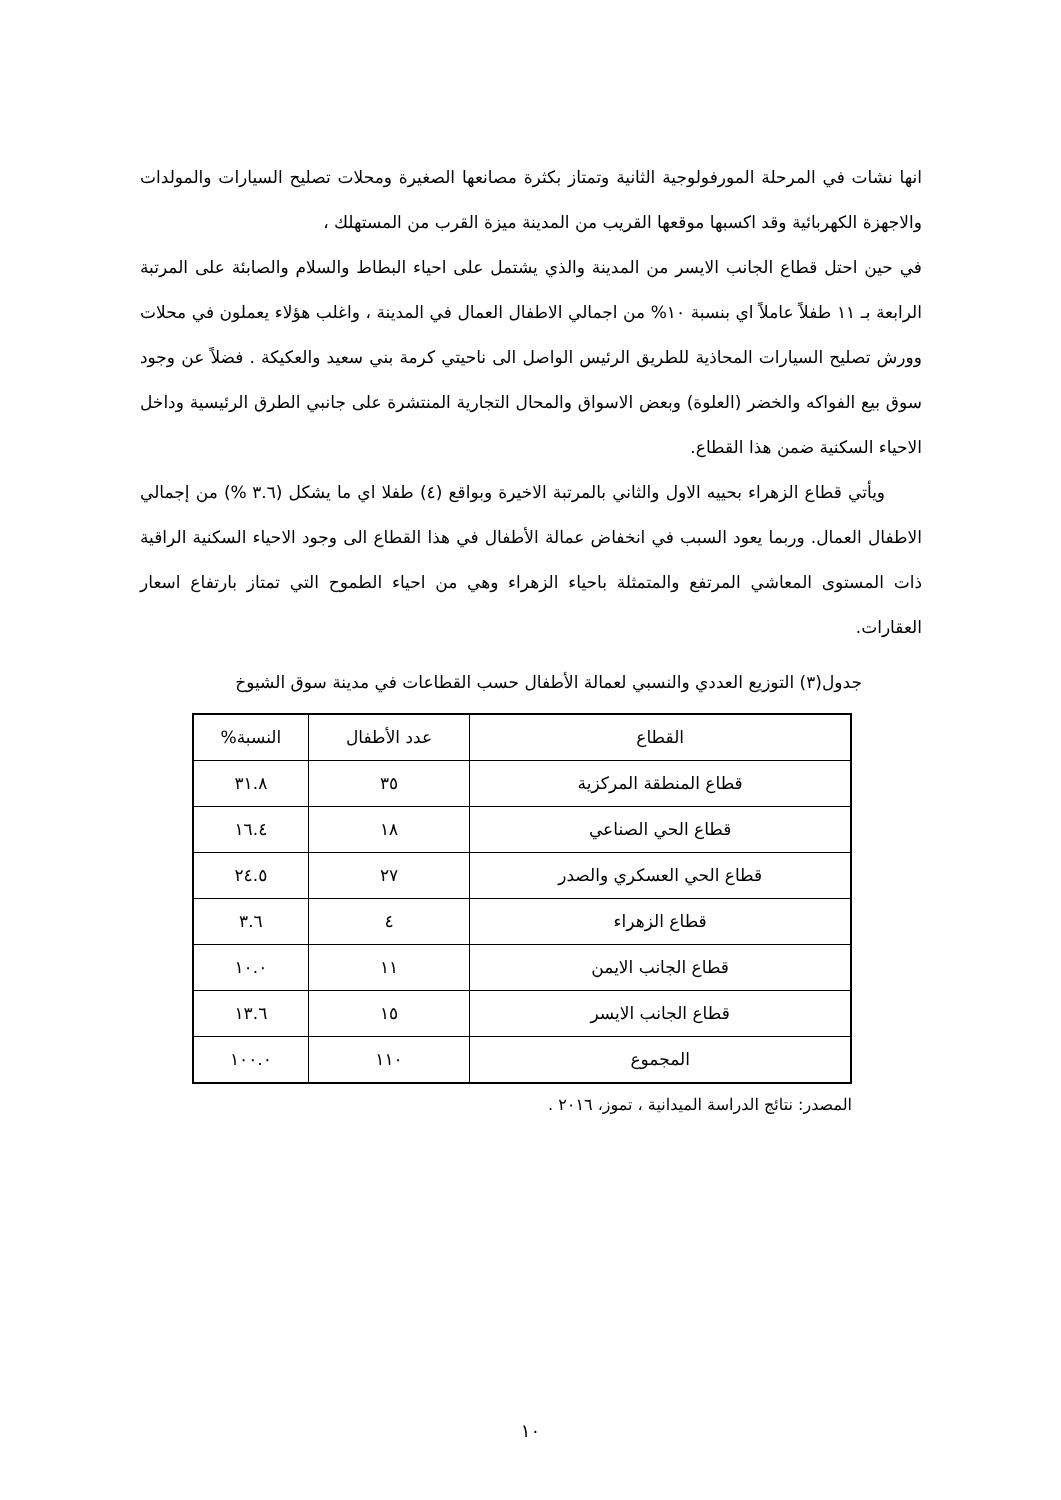انها نشات في المرحلة المورفولوجية الثانية وتمتاز بكثرة مصانعها الصغيرة ومحلات تصليح السيارات والمولدات والاجهزة الكهربائية وقد اكسبها موقعها القريب من المدينة ميزة القرب من المستهلك ،
في حين احتل قطاع الجانب الايسر من المدينة والذي يشتمل على احياء البطاط والسلام والصابئة على المرتبة الرابعة بـ ١١ طفلاً عاملاً اي بنسبة ١٠% من اجمالي الاطفال العمال في المدينة ، واغلب هؤلاء يعملون في محلات وورش تصليح السيارات المحاذية للطريق الرئيس الواصل الى ناحيتي كرمة بني سعيد والعكيكة . فضلاً عن وجود سوق بيع الفواكه والخضر (العلوة) وبعض الاسواق والمحال التجارية المنتشرة على جانبي الطرق الرئيسية وداخل الاحياء السكنية ضمن هذا القطاع.
ويأتي قطاع الزهراء بحييه الاول والثاني بالمرتبة الاخيرة وبواقع (٤) طفلا اي ما يشكل (٣.٦ %) من إجمالي الاطفال العمال. وربما يعود السبب في انخفاض عمالة الأطفال في هذا القطاع الى وجود الاحياء السكنية الراقية ذات المستوى المعاشي المرتفع والمتمثلة باحياء الزهراء وهي من احياء الطموح التي تمتاز بارتفاع اسعار العقارات.
جدول(٣) التوزيع العددي والنسبي لعمالة الأطفال حسب القطاعات في مدينة سوق الشيوخ
| القطاع | عدد الأطفال | النسبة% |
| --- | --- | --- |
| قطاع المنطقة المركزية | ٣٥ | ٣١.٨ |
| قطاع الحي الصناعي | ١٨ | ١٦.٤ |
| قطاع الحي العسكري والصدر | ٢٧ | ٢٤.٥ |
| قطاع الزهراء | ٤ | ٣.٦ |
| قطاع الجانب الايمن | ١١ | ١٠.٠ |
| قطاع الجانب الايسر | ١٥ | ١٣.٦ |
| المجموع | ١١٠ | ١٠٠.٠ |
المصدر: نتائج الدراسة الميدانية ، تموز، ٢٠١٦ .
١٠